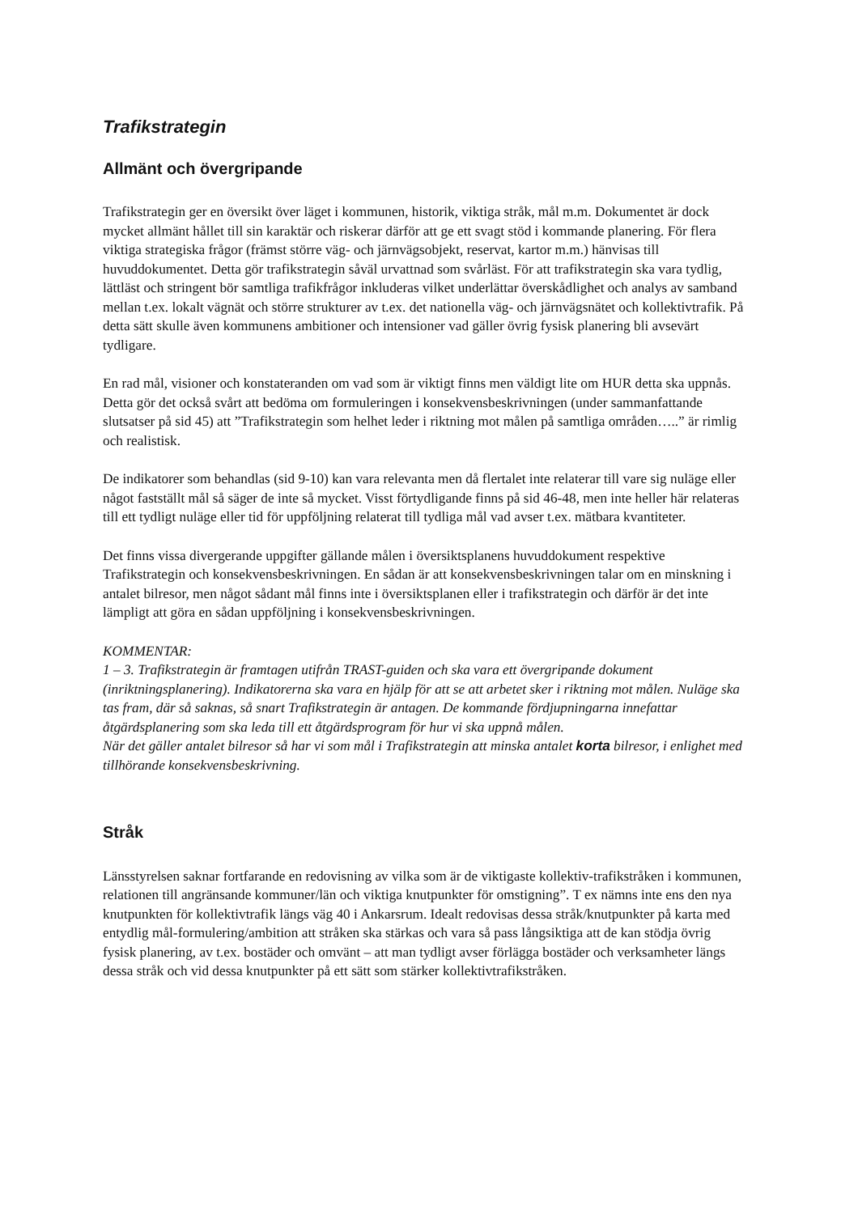Trafikstrategin
Allmänt och övergripande
Trafikstrategin ger en översikt över läget i kommunen, historik, viktiga stråk, mål m.m. Dokumentet är dock mycket allmänt hållet till sin karaktär och riskerar därför att ge ett svagt stöd i kommande planering. För flera viktiga strategiska frågor (främst större väg- och järnvägsobjekt, reservat, kartor m.m.) hänvisas till huvuddokumentet. Detta gör trafikstrategin såväl urvattnad som svårläst. För att trafikstrategin ska vara tydlig, lättläst och stringent bör samtliga trafikfrågor inkluderas vilket underlättar överskådlighet och analys av samband mellan t.ex. lokalt vägnät och större strukturer av t.ex. det nationella väg- och järnvägsnätet och kollektivtrafik. På detta sätt skulle även kommunens ambitioner och intensioner vad gäller övrig fysisk planering bli avsevärt tydligare.
En rad mål, visioner och konstateranden om vad som är viktigt finns men väldigt lite om HUR detta ska uppnås. Detta gör det också svårt att bedöma om formuleringen i konsekvensbeskrivningen (under sammanfattande slutsatser på sid 45) att ”Trafikstrategin som helhet leder i riktning mot målen på samtliga områden…..” är rimlig och realistisk.
De indikatorer som behandlas (sid 9-10) kan vara relevanta men då flertalet inte relaterar till vare sig nuläge eller något fastställt mål så säger de inte så mycket. Visst förtydligande finns på sid 46-48, men inte heller här relateras till ett tydligt nuläge eller tid för uppföljning relaterat till tydliga mål vad avser t.ex. mätbara kvantiteter.
Det finns vissa divergerande uppgifter gällande målen i översiktsplanens huvuddokument respektive Trafikstrategin och konsekvensbeskrivningen. En sådan är att konsekvensbeskrivningen talar om en minskning i antalet bilresor, men något sådant mål finns inte i översiktsplanen eller i trafikstrategin och därför är det inte lämpligt att göra en sådan uppföljning i konsekvensbeskrivningen.
KOMMENTAR:
1 – 3. Trafikstrategin är framtagen utifrån TRAST-guiden och ska vara ett övergripande dokument (inriktningsplanering). Indikatorerna ska vara en hjälp för att se att arbetet sker i riktning mot målen. Nuläge ska tas fram, där så saknas, så snart Trafikstrategin är antagen. De kommande fördjupningarna innefattar åtgärdsplanering som ska leda till ett åtgärdsprogram för hur vi ska uppnå målen.
När det gäller antalet bilresor så har vi som mål i Trafikstrategin att minska antalet korta bilresor, i enlighet med tillhörande konsekvensbeskrivning.
Stråk
Länsstyrelsen saknar fortfarande en redovisning av vilka som är de viktigaste kollektiv-trafikstråken i kommunen, relationen till angränsande kommuner/län och viktiga knutpunkter för omstigning”. T ex nämns inte ens den nya knutpunkten för kollektivtrafik längs väg 40 i Ankarsrum. Idealt redovisas dessa stråk/knutpunkter på karta med entydlig mål-formulering/ambition att stråken ska stärkas och vara så pass långsiktiga att de kan stödja övrig fysisk planering, av t.ex. bostäder och omvänt – att man tydligt avser förlägga bostäder och verksamheter längs dessa stråk och vid dessa knutpunkter på ett sätt som stärker kollektivtrafikstråken.